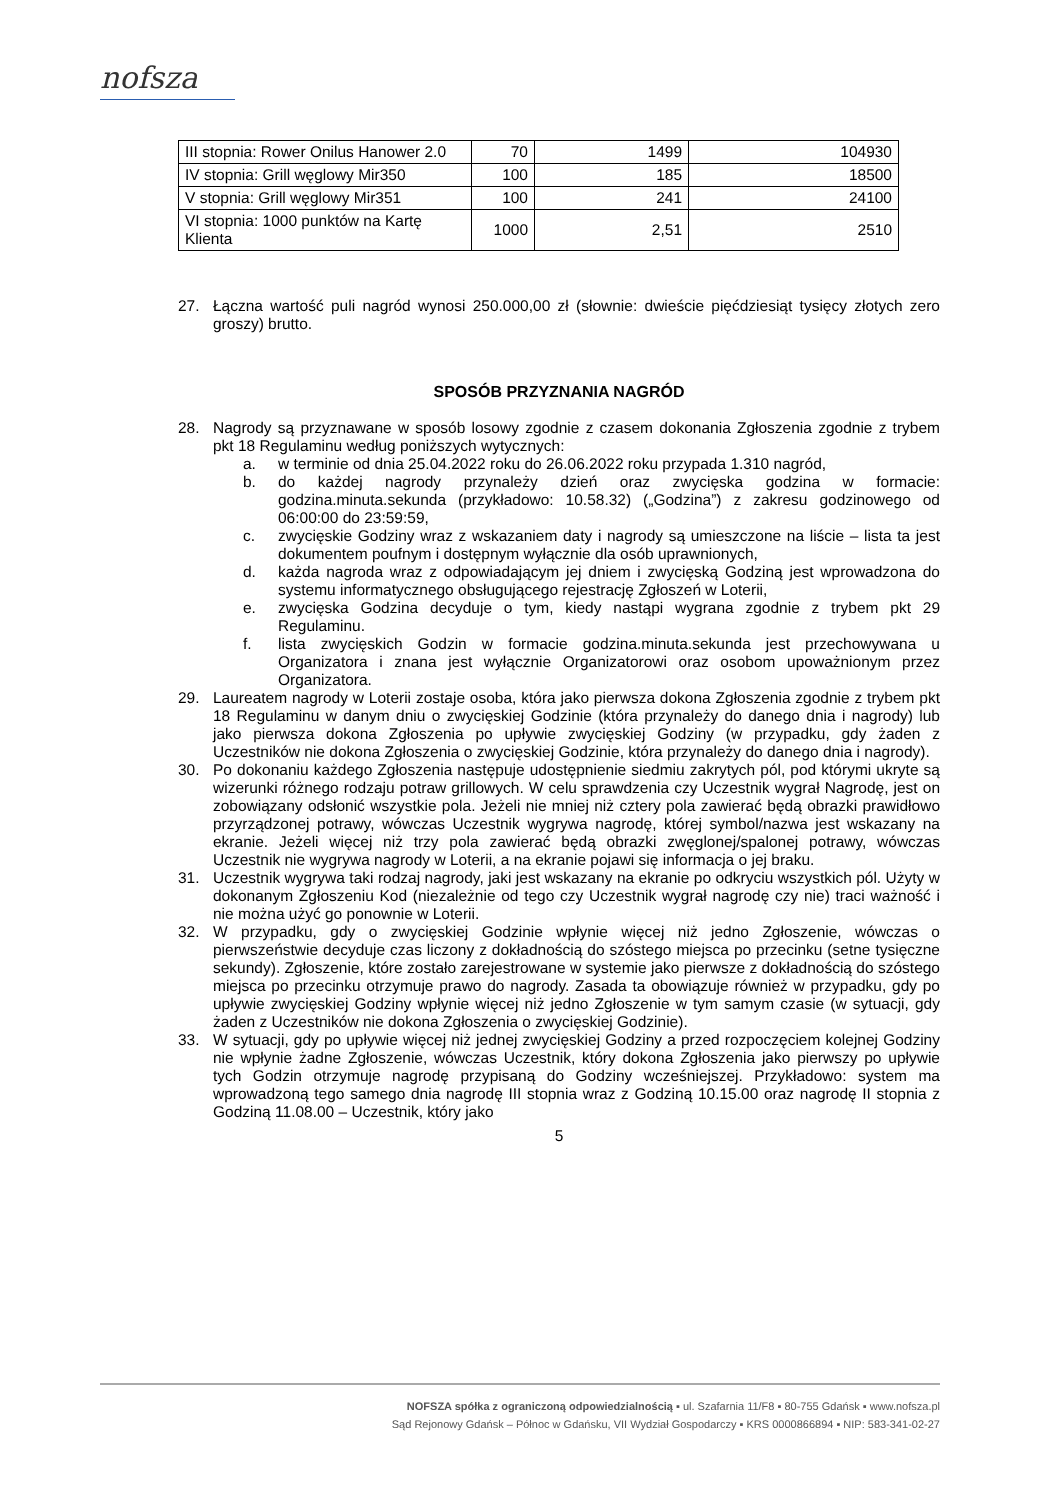nofsza
| III stopnia: Rower Onilus Hanower 2.0 | 70 | 1499 | 104930 |
| IV stopnia: Grill węglowy Mir350 | 100 | 185 | 18500 |
| V stopnia: Grill węglowy Mir351 | 100 | 241 | 24100 |
| VI stopnia: 1000 punktów na Kartę Klienta | 1000 | 2,51 | 2510 |
27. Łączna wartość puli nagród wynosi 250.000,00 zł (słownie: dwieście pięćdziesiąt tysięcy złotych zero groszy) brutto.
SPOSÓB PRZYZNANIA NAGRÓD
28. Nagrody są przyznawane w sposób losowy zgodnie z czasem dokonania Zgłoszenia zgodnie z trybem pkt 18 Regulaminu według poniższych wytycznych:
a. w terminie od dnia 25.04.2022 roku do 26.06.2022 roku przypada 1.310 nagród,
b. do każdej nagrody przynależy dzień oraz zwycięska godzina w formacie: godzina.minuta.sekunda (przykładowo: 10.58.32) („Godzina”) z zakresu godzinowego od 06:00:00 do 23:59:59,
c. zwycięskie Godziny wraz z wskazaniem daty i nagrody są umieszczone na liście – lista ta jest dokumentem poufnym i dostępnym wyłącznie dla osób uprawnionych,
d. każda nagroda wraz z odpowiadającym jej dniem i zwycięską Godziną jest wprowadzona do systemu informatycznego obsługującego rejestrację Zgłoszeń w Loterii,
e. zwycięska Godzina decyduje o tym, kiedy nastąpi wygrana zgodnie z trybem pkt 29 Regulaminu.
f. lista zwycięskich Godzin w formacie godzina.minuta.sekunda jest przechowywana u Organizatora i znana jest wyłącznie Organizatorowi oraz osobom upoważnionym przez Organizatora.
29. Laureatem nagrody w Loterii zostaje osoba, która jako pierwsza dokona Zgłoszenia zgodnie z trybem pkt 18 Regulaminu w danym dniu o zwycięskiej Godzinie (która przynależy do danego dnia i nagrody) lub jako pierwsza dokona Zgłoszenia po upływie zwycięskiej Godziny (w przypadku, gdy żaden z Uczestników nie dokona Zgłoszenia o zwycięskiej Godzinie, która przynależy do danego dnia i nagrody).
30. Po dokonaniu każdego Zgłoszenia następuje udostępnienie siedmiu zakrytych pól, pod którymi ukryte są wizerunki różnego rodzaju potraw grillowych. W celu sprawdzenia czy Uczestnik wygrał Nagrodę, jest on zobowiązany odsłonić wszystkie pola. Jeżeli nie mniej niż cztery pola zawierać będą obrazki prawidłowo przyrządzonej potrawy, wówczas Uczestnik wygrywa nagrodę, której symbol/nazwa jest wskazany na ekranie. Jeżeli więcej niż trzy pola zawierać będą obrazki zwęglonej/spalonej potrawy, wówczas Uczestnik nie wygrywa nagrody w Loterii, a na ekranie pojawi się informacja o jej braku.
31. Uczestnik wygrywa taki rodzaj nagrody, jaki jest wskazany na ekranie po odkryciu wszystkich pól. Użyty w dokonanym Zgłoszeniu Kod (niezależnie od tego czy Uczestnik wygrał nagrodę czy nie) traci ważność i nie można użyć go ponownie w Loterii.
32. W przypadku, gdy o zwycięskiej Godzinie wpłynie więcej niż jedno Zgłoszenie, wówczas o pierwszeństwie decyduje czas liczony z dokładnością do szóstego miejsca po przecinku (setne tysięczne sekundy). Zgłoszenie, które zostało zarejestrowane w systemie jako pierwsze z dokładnością do szóstego miejsca po przecinku otrzymuje prawo do nagrody. Zasada ta obowiązuje również w przypadku, gdy po upływie zwycięskiej Godziny wpłynie więcej niż jedno Zgłoszenie w tym samym czasie (w sytuacji, gdy żaden z Uczestników nie dokona Zgłoszenia o zwycięskiej Godzinie).
33. W sytuacji, gdy po upływie więcej niż jednej zwycięskiej Godziny a przed rozpoczęciem kolejnej Godziny nie wpłynie żadne Zgłoszenie, wówczas Uczestnik, który dokona Zgłoszenia jako pierwszy po upływie tych Godzin otrzymuje nagrodę przypisaną do Godziny wcześniejszej. Przykładowo: system ma wprowadzoną tego samego dnia nagrodę III stopnia wraz z Godziną 10.15.00 oraz nagrodę II stopnia z Godziną 11.08.00 – Uczestnik, który jako
5
NOFSZA spółka z ograniczoną odpowiedzialnością ▪ ul. Szafarnia 11/F8 ▪ 80-755 Gdańsk ▪ www.nofsza.pl
Sąd Rejonowy Gdańsk – Północ w Gdańsku, VII Wydział Gospodarczy ▪ KRS 0000866894 ▪ NIP: 583-341-02-27